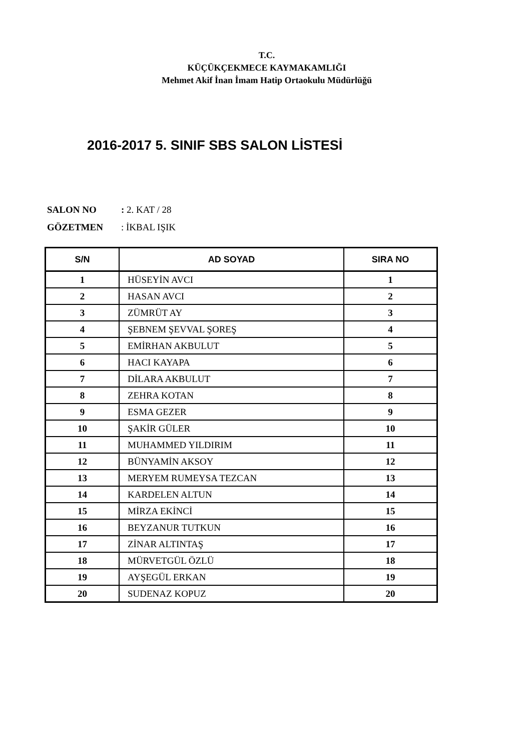T.C.
KÜÇÜKÇEKMECE KAYMAKAMLIĞI
Mehmet Akif İnan İmam Hatip Ortaokulu Müdürlüğü
2016-2017 5. SINIF SBS SALON LİSTESİ
SALON NO: 2. KAT / 28
GÖZETMEN: İKBAL IŞIK
| S/N | AD SOYAD | SIRA NO |
| --- | --- | --- |
| 1 | HÜSEYİN AVCI | 1 |
| 2 | HASAN AVCI | 2 |
| 3 | ZÜMRÜT AY | 3 |
| 4 | ŞEBNEM ŞEVVAL ŞOREŞ | 4 |
| 5 | EMİRHAN AKBULUT | 5 |
| 6 | HACI KAYAPA | 6 |
| 7 | DİLARA AKBULUT | 7 |
| 8 | ZEHRA KOTAN | 8 |
| 9 | ESMA GEZER | 9 |
| 10 | ŞAKİR GÜLER | 10 |
| 11 | MUHAMMED YILDIRIM | 11 |
| 12 | BÜNYAMİN AKSOY | 12 |
| 13 | MERYEM RUMEYSA TEZCAN | 13 |
| 14 | KARDELEN ALTUN | 14 |
| 15 | MİRZA EKİNCİ | 15 |
| 16 | BEYZANUR TUTKUN | 16 |
| 17 | ZİNAR ALTINTAŞ | 17 |
| 18 | MÜRVETGÜL ÖZLÜ | 18 |
| 19 | AYŞEGÜL ERKAN | 19 |
| 20 | SUDENAZ KOPUZ | 20 |